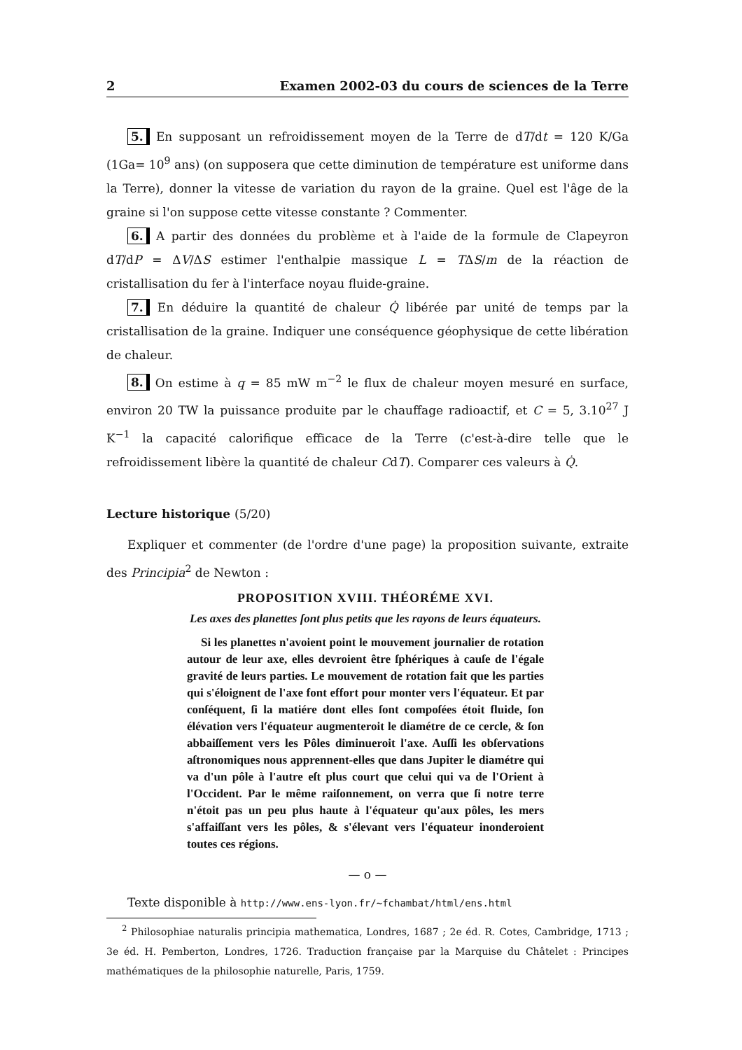2 Examen 2002-03 du cours de sciences de la Terre
5. En supposant un refroidissement moyen de la Terre de dT/dt = 120 K/Ga (1Ga= 10<sup>9</sup> ans) (on supposera que cette diminution de température est uniforme dans la Terre), donner la vitesse de variation du rayon de la graine. Quel est l'âge de la graine si l'on suppose cette vitesse constante ? Commenter.
6. A partir des données du problème et à l'aide de la formule de Clapeyron dT/dP = ΔV/ΔS estimer l'enthalpie massique L = TΔS/m de la réaction de cristallisation du fer à l'interface noyau fluide-graine.
7. En déduire la quantité de chaleur Q̇ libérée par unité de temps par la cristallisation de la graine. Indiquer une conséquence géophysique de cette libération de chaleur.
8. On estime à q = 85 mW m<sup>−2</sup> le flux de chaleur moyen mesuré en surface, environ 20 TW la puissance produite par le chauffage radioactif, et C = 5, 3.10<sup>27</sup> J K<sup>−1</sup> la capacité calorifique efficace de la Terre (c'est-à-dire telle que le refroidissement libère la quantité de chaleur CdT). Comparer ces valeurs à Q̇.
Lecture historique (5/20)
Expliquer et commenter (de l'ordre d'une page) la proposition suivante, extraite des Principia<sup>2</sup> de Newton :
PROPOSITION XVIII. THÉORÉME XVI.
Les axes des planettes ſont plus petits que les rayons de leurs équateurs.
Si les planettes n'avoient point le mouvement journalier de rotation autour de leur axe, elles devroient être ſphériques à cauſe de l'égale gravité de leurs parties. Le mouvement de rotation fait que les parties qui s'éloignent de l'axe font effort pour monter vers l'équateur. Et par conſéquent, ſi la matiére dont elles ſont compoſées étoit fluide, ſon élévation vers l'équateur augmenteroit le diamétre de ce cercle, & ſon abbaiſſement vers les Pôles diminueroit l'axe. Auſſi les obſervations aſtronomiques nous apprennent-elles que dans Jupiter le diamétre qui va d'un pôle à l'autre eſt plus court que celui qui va de l'Orient à l'Occident. Par le même raiſonnement, on verra que ſi notre terre n'étoit pas un peu plus haute à l'équateur qu'aux pôles, les mers s'affaiſſant vers les pôles, & s'élevant vers l'équateur inonderoient toutes ces régions.
— o —
Texte disponible à http://www.ens-lyon.fr/~fchambat/html/ens.html
<sup>2</sup> Philosophiae naturalis principia mathematica, Londres, 1687 ; 2e éd. R. Cotes, Cambridge, 1713 ; 3e éd. H. Pemberton, Londres, 1726. Traduction française par la Marquise du Châtelet : Principes mathématiques de la philosophie naturelle, Paris, 1759.